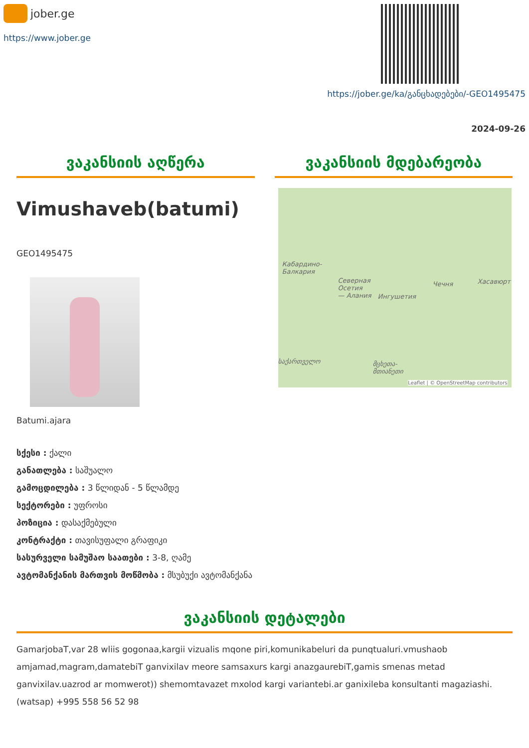jober.ge
https://www.jober.ge
https://jober.ge/ka/განცხადებები/-GEO1495475
2024-09-26
ვაკანსიის აღწერა
Vimushaveb(batumi)
GEO1495475
Batumi.ajara
სქესი : ქალი
განათლება : საშუალო
გამოცდილება : 3 წლიდან - 5 წლამდე
სექტორები : უფროსი
პოზიცია : დასაქმებული
კონტრაქტი : თავისუფალი გრაფიკი
სასურველი სამუშაო საათები : 3-8, ღამე
ავტომანქანის მართვის მოწმობა : მსუბუქი ავტომანქანა
ვაკანსიის მდებარეობა
Кабардино-
Балкария
Северная
Осетия
— Алания Ингушетия
Чечня Хасавюрт
საქართველო მცხეთა-
მთიანეთი
Leaflet | © OpenStreetMap contributors
ვაკანსიის დეტალები
GamarjobaT,var 28 wliis gogonaa,kargii vizualis mqone piri,komunikabeluri da punqtualuri.vmushaob amjamad,magram,damatebiT ganvixilav meore samsaxurs kargi anazgaurebiT,gamis smenas metad ganvixilav.uazrod ar momwerot)) shemomtavazet mxolod kargi variantebi.ar ganixileba konsultanti magaziashi.(watsap) +995 558 56 52 98